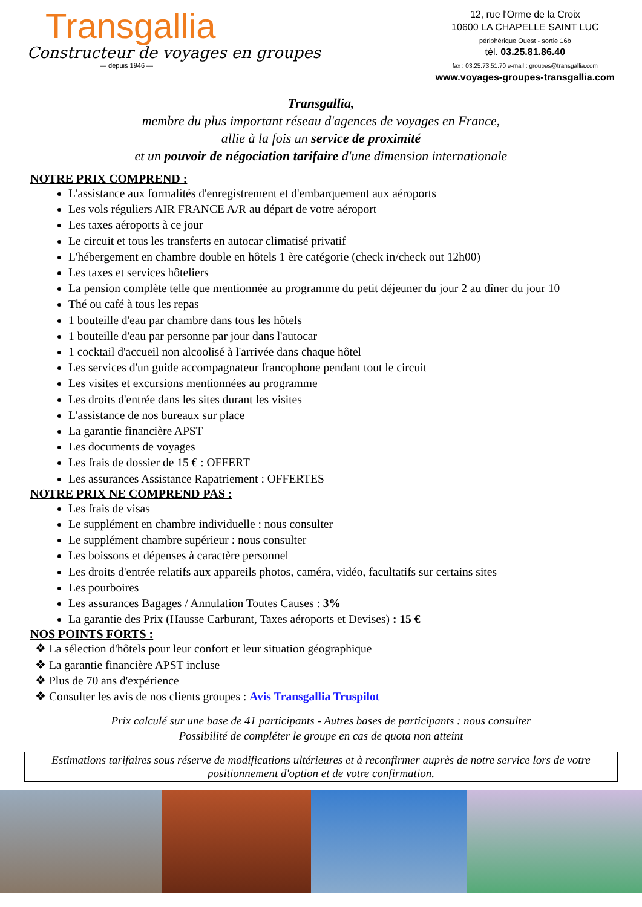Transgallia
Constructeur de voyages en groupes
— depuis 1946 —
12, rue l'Orme de la Croix
10600 LA CHAPELLE SAINT LUC
périphérique Ouest - sortie 16b
tél. 03.25.81.86.40
fax : 03.25.73.51.70 e-mail : groupes@transgallia.com
www.voyages-groupes-transgallia.com
Transgallia,
membre du plus important réseau d'agences de voyages en France,
allie à la fois un service de proximité
et un pouvoir de négociation tarifaire d'une dimension internationale
NOTRE PRIX COMPREND :
L'assistance aux formalités d'enregistrement et d'embarquement aux aéroports
Les vols réguliers AIR FRANCE A/R au départ de votre aéroport
Les taxes aéroports à ce jour
Le circuit et tous les transferts en autocar climatisé privatif
L'hébergement en chambre double en hôtels 1 ère catégorie (check in/check out 12h00)
Les taxes et services hôteliers
La pension complète telle que mentionnée au programme du petit déjeuner du jour 2 au dîner du jour 10
Thé ou café à tous les repas
1 bouteille d'eau par chambre dans tous les hôtels
1 bouteille d'eau par personne par jour dans l'autocar
1 cocktail d'accueil non alcoolisé à l'arrivée dans chaque hôtel
Les services d'un guide accompagnateur francophone pendant tout le circuit
Les visites et excursions mentionnées au programme
Les droits d'entrée dans les sites durant les visites
L'assistance de nos bureaux sur place
La garantie financière APST
Les documents de voyages
Les frais de dossier de 15 € : OFFERT
Les assurances Assistance Rapatriement : OFFERTES
NOTRE PRIX NE COMPREND PAS :
Les frais de visas
Le supplément en chambre individuelle : nous consulter
Le supplément chambre supérieur : nous consulter
Les boissons et dépenses à caractère personnel
Les droits d'entrée relatifs aux appareils photos, caméra, vidéo, facultatifs sur certains sites
Les pourboires
Les assurances Bagages / Annulation Toutes Causes : 3%
La garantie des Prix (Hausse Carburant, Taxes aéroports et Devises) : 15 €
NOS POINTS FORTS :
❖ La sélection d'hôtels pour leur confort et leur situation géographique
❖ La garantie financière APST incluse
❖ Plus de 70 ans d'expérience
❖ Consulter les avis de nos clients groupes : Avis Transgallia Truspilot
Prix calculé sur une base de 41 participants - Autres bases de participants : nous consulter
Possibilité de compléter le groupe en cas de quota non atteint
Estimations tarifaires sous réserve de modifications ultérieures et à reconfirmer auprès de notre service lors de votre positionnement d'option et de votre confirmation.